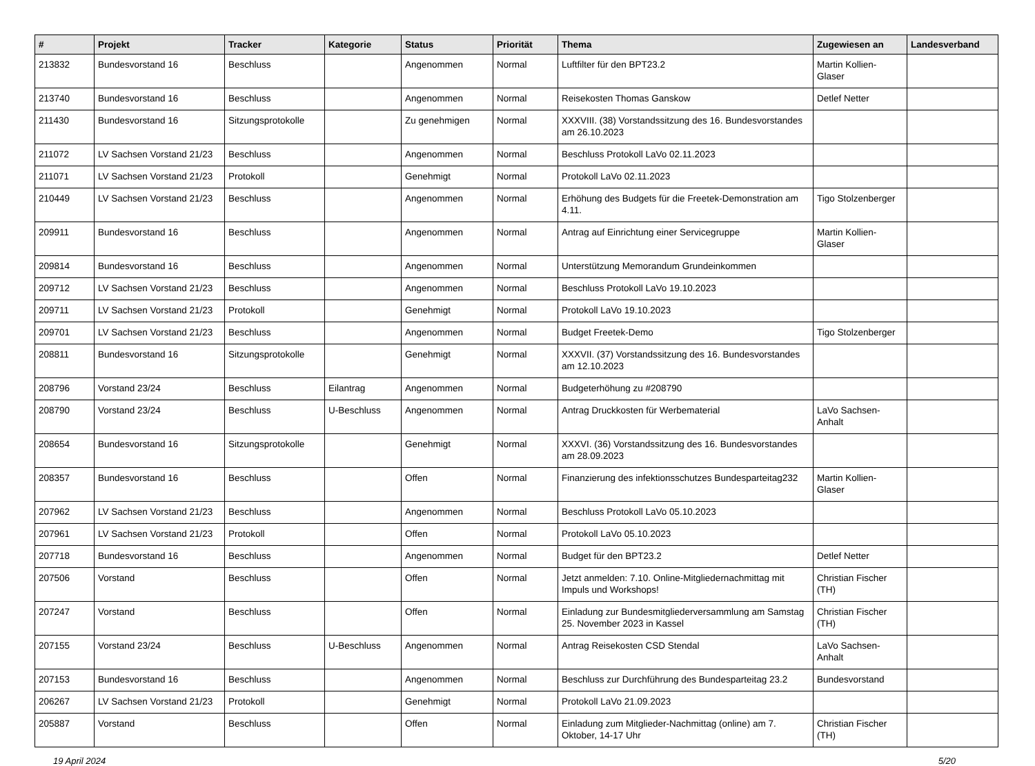| # | Projekt | Tracker | Kategorie | Status | Priorität | Thema | Zugewiesen an | Landesverband |
| --- | --- | --- | --- | --- | --- | --- | --- | --- |
| 213832 | Bundesvorstand 16 | Beschluss | | Angenommen | Normal | Luftfilter für den BPT23.2 | Martin Kollien-Glaser | |
| 213740 | Bundesvorstand 16 | Beschluss | | Angenommen | Normal | Reisekosten Thomas Ganskow | Detlef Netter | |
| 211430 | Bundesvorstand 16 | Sitzungsprotokolle | | Zu genehmigen | Normal | XXXVIII. (38) Vorstandssitzung des 16. Bundesvorstandes am 26.10.2023 | | |
| 211072 | LV Sachsen Vorstand 21/23 | Beschluss | | Angenommen | Normal | Beschluss Protokoll LaVo 02.11.2023 | | |
| 211071 | LV Sachsen Vorstand 21/23 | Protokoll | | Genehmigt | Normal | Protokoll LaVo 02.11.2023 | | |
| 210449 | LV Sachsen Vorstand 21/23 | Beschluss | | Angenommen | Normal | Erhöhung des Budgets für die Freetek-Demonstration am 4.11. | Tigo Stolzenberger | |
| 209911 | Bundesvorstand 16 | Beschluss | | Angenommen | Normal | Antrag auf Einrichtung einer Servicegruppe | Martin Kollien-Glaser | |
| 209814 | Bundesvorstand 16 | Beschluss | | Angenommen | Normal | Unterstützung Memorandum Grundeinkommen | | |
| 209712 | LV Sachsen Vorstand 21/23 | Beschluss | | Angenommen | Normal | Beschluss Protokoll LaVo 19.10.2023 | | |
| 209711 | LV Sachsen Vorstand 21/23 | Protokoll | | Genehmigt | Normal | Protokoll LaVo 19.10.2023 | | |
| 209701 | LV Sachsen Vorstand 21/23 | Beschluss | | Angenommen | Normal | Budget Freetek-Demo | Tigo Stolzenberger | |
| 208811 | Bundesvorstand 16 | Sitzungsprotokolle | | Genehmigt | Normal | XXXVII. (37) Vorstandssitzung des 16. Bundesvorstandes am 12.10.2023 | | |
| 208796 | Vorstand 23/24 | Beschluss | Eilantrag | Angenommen | Normal | Budgeterhöhung zu #208790 | | |
| 208790 | Vorstand 23/24 | Beschluss | U-Beschluss | Angenommen | Normal | Antrag Druckkosten für Werbematerial | LaVo Sachsen-Anhalt | |
| 208654 | Bundesvorstand 16 | Sitzungsprotokolle | | Genehmigt | Normal | XXXVI. (36) Vorstandssitzung des 16. Bundesvorstandes am 28.09.2023 | | |
| 208357 | Bundesvorstand 16 | Beschluss | | Offen | Normal | Finanzierung des infektionsschutzes Bundesparteitag232 | Martin Kollien-Glaser | |
| 207962 | LV Sachsen Vorstand 21/23 | Beschluss | | Angenommen | Normal | Beschluss Protokoll LaVo 05.10.2023 | | |
| 207961 | LV Sachsen Vorstand 21/23 | Protokoll | | Offen | Normal | Protokoll LaVo 05.10.2023 | | |
| 207718 | Bundesvorstand 16 | Beschluss | | Angenommen | Normal | Budget für den BPT23.2 | Detlef Netter | |
| 207506 | Vorstand | Beschluss | | Offen | Normal | Jetzt anmelden: 7.10. Online-Mitgliedernachmittag mit Impuls und Workshops! | Christian Fischer (TH) | |
| 207247 | Vorstand | Beschluss | | Offen | Normal | Einladung zur Bundesmitgliederversammlung am Samstag 25. November 2023 in Kassel | Christian Fischer (TH) | |
| 207155 | Vorstand 23/24 | Beschluss | U-Beschluss | Angenommen | Normal | Antrag Reisekosten CSD Stendal | LaVo Sachsen-Anhalt | |
| 207153 | Bundesvorstand 16 | Beschluss | | Angenommen | Normal | Beschluss zur Durchführung des Bundesparteitag 23.2 | Bundesvorstand | |
| 206267 | LV Sachsen Vorstand 21/23 | Protokoll | | Genehmigt | Normal | Protokoll LaVo 21.09.2023 | | |
| 205887 | Vorstand | Beschluss | | Offen | Normal | Einladung zum Mitglieder-Nachmittag (online) am 7. Oktober, 14-17 Uhr | Christian Fischer (TH) | |
19 April 2024 5/20